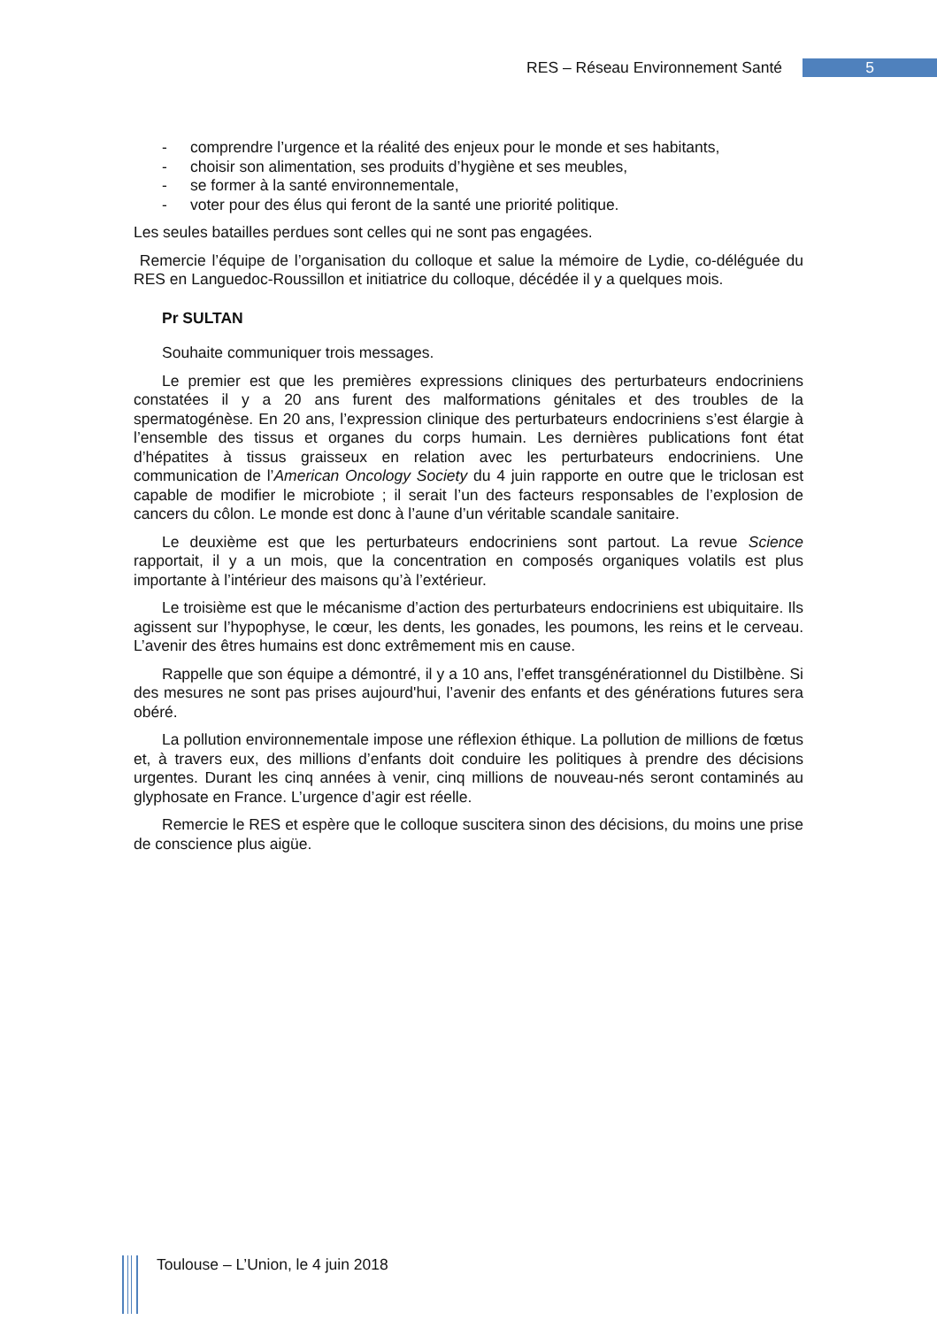RES – Réseau Environnement Santé 5
- comprendre l’urgence et la réalité des enjeux pour le monde et ses habitants,
- choisir son alimentation, ses produits d’hygiène et ses meubles,
- se former à la santé environnementale,
- voter pour des élus qui feront de la santé une priorité politique.
Les seules batailles perdues sont celles qui ne sont pas engagées.
Remercie l’équipe de l’organisation du colloque et salue la mémoire de Lydie, co-déléguée du RES en Languedoc-Roussillon et initiatrice du colloque, décédée il y a quelques mois.
Pr SULTAN
Souhaite communiquer trois messages.
Le premier est que les premières expressions cliniques des perturbateurs endocriniens constatées il y a 20 ans furent des malformations génitales et des troubles de la spermatogénèse. En 20 ans, l’expression clinique des perturbateurs endocriniens s’est élargie à l’ensemble des tissus et organes du corps humain. Les dernières publications font état d’hépatites à tissus graisseux en relation avec les perturbateurs endocriniens. Une communication de l’American Oncology Society du 4 juin rapporte en outre que le triclosan est capable de modifier le microbiote ; il serait l’un des facteurs responsables de l’explosion de cancers du côlon. Le monde est donc à l’aune d’un véritable scandale sanitaire.
Le deuxième est que les perturbateurs endocriniens sont partout. La revue Science rapportait, il y a un mois, que la concentration en composés organiques volatils est plus importante à l’intérieur des maisons qu’à l’extérieur.
Le troisième est que le mécanisme d’action des perturbateurs endocriniens est ubiquitaire. Ils agissent sur l’hypophyse, le cœur, les dents, les gonades, les poumons, les reins et le cerveau. L’avenir des êtres humains est donc extrêmement mis en cause.
Rappelle que son équipe a démontré, il y a 10 ans, l’effet transgénérationnel du Distilbène. Si des mesures ne sont pas prises aujourd'hui, l’avenir des enfants et des générations futures sera obéré.
La pollution environnementale impose une réflexion éthique. La pollution de millions de fœtus et, à travers eux, des millions d’enfants doit conduire les politiques à prendre des décisions urgentes. Durant les cinq années à venir, cinq millions de nouveau-nés seront contaminés au glyphosate en France. L’urgence d’agir est réelle.
Remercie le RES et espère que le colloque suscitera sinon des décisions, du moins une prise de conscience plus aigüe.
Toulouse – L’Union, le 4 juin 2018